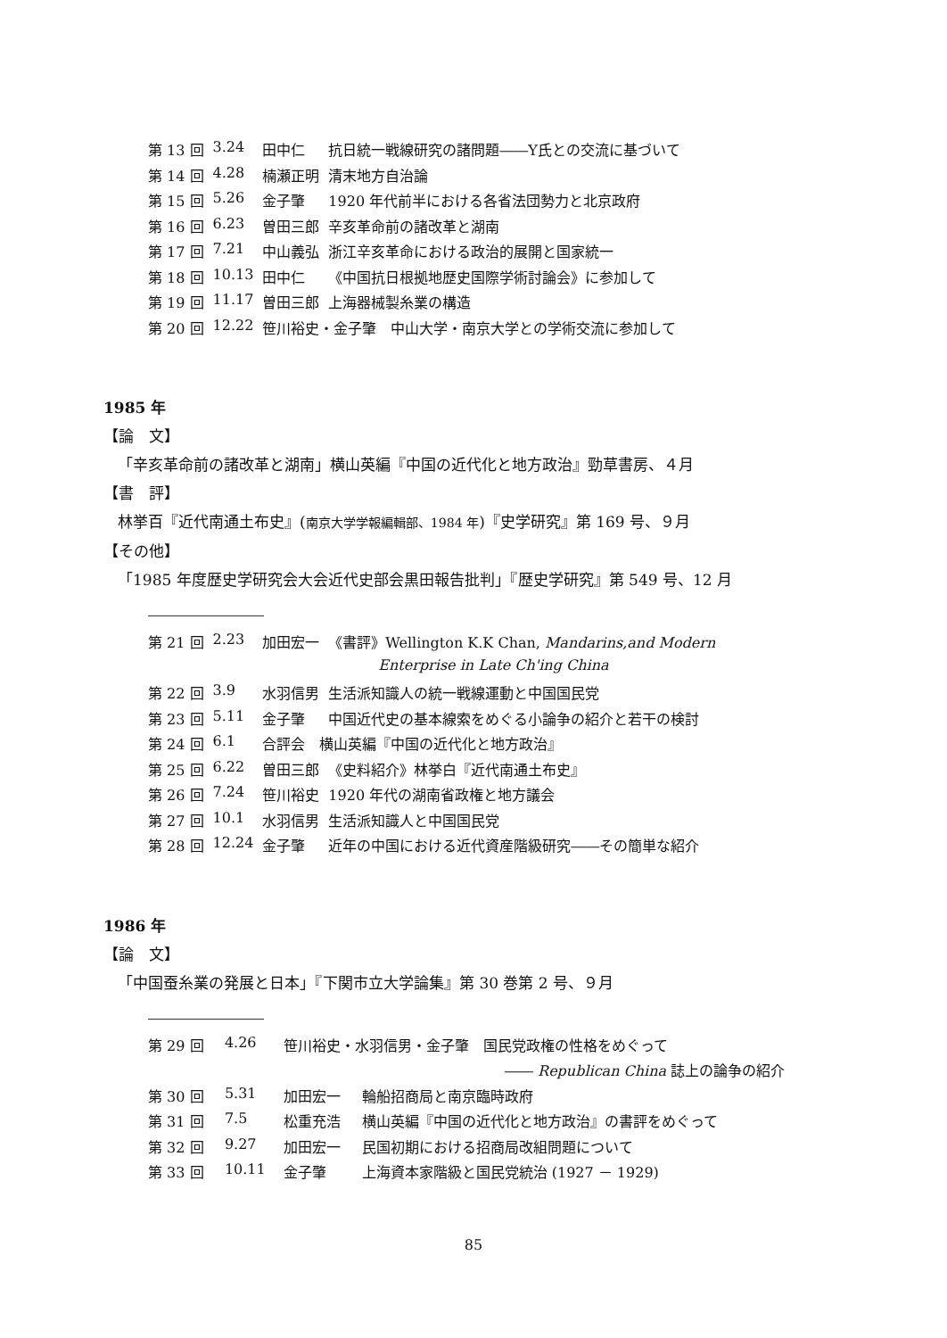| 第 13 回 | 3.24 | 田中仁 | 抗日統一戦線研究の諸問題――Y氏との交流に基づいて |
| 第 14 回 | 4.28 | 楠瀬正明 | 清末地方自治論 |
| 第 15 回 | 5.26 | 金子肇 | 1920 年代前半における各省法団勢力と北京政府 |
| 第 16 回 | 6.23 | 曽田三郎 | 辛亥革命前の諸改革と湖南 |
| 第 17 回 | 7.21 | 中山義弘 | 浙江辛亥革命における政治的展開と国家統一 |
| 第 18 回 | 10.13 | 田中仁 | 《中国抗日根拠地歴史国際学術討論会》に参加して |
| 第 19 回 | 11.17 | 曽田三郎 | 上海器械製糸業の構造 |
| 第 20 回 | 12.22 | 笹川裕史・金子肇 中山大学・南京大学との学術交流に参加して | |
1985 年
【論　文】
「辛亥革命前の諸改革と湖南」横山英編『中国の近代化と地方政治』勁草書房、４月
【書　評】
林挙百『近代南通土布史』(南京大学学報編輯部、1984 年)『史学研究』第 169 号、９月
【その他】
「1985 年度歴史学研究会大会近代史部会黒田報告批判」『歴史学研究』第 549 号、12 月
| 第 21 回 | 2.23 | 加田宏一 | 《書評》Wellington K.K Chan, Mandarins,and Modern |
| | | | Enterprise in Late Ch'ing China |
| 第 22 回 | 3.9 | 水羽信男 | 生活派知識人の統一戦線運動と中国国民党 |
| 第 23 回 | 5.11 | 金子肇 | 中国近代史の基本線索をめぐる小論争の紹介と若干の検討 |
| 第 24 回 | 6.1 | 合評会 横山英編『中国の近代化と地方政治』 | |
| 第 25 回 | 6.22 | 曽田三郎 | 《史料紹介》林挙白『近代南通土布史』 |
| 第 26 回 | 7.24 | 笹川裕史 | 1920 年代の湖南省政権と地方議会 |
| 第 27 回 | 10.1 | 水羽信男 | 生活派知識人と中国国民党 |
| 第 28 回 | 12.24 | 金子肇 | 近年の中国における近代資産階級研究――その簡単な紹介 |
1986 年
【論　文】
「中国蚕糸業の発展と日本」『下関市立大学論集』第 30 巻第 2 号、９月
| 第 29 回 | 4.26 | 笹川裕史・水羽信男・金子肇 国民党政権の性格をめぐって | |
| ―― Republican China 誌上の論争の紹介 | | | |
| 第 30 回 | 5.31 | 加田宏一 | 輪船招商局と南京臨時政府 |
| 第 31 回 | 7.5 | 松重充浩 | 横山英編『中国の近代化と地方政治』の書評をめぐって |
| 第 32 回 | 9.27 | 加田宏一 | 民国初期における招商局改組問題について |
| 第 33 回 | 10.11 | 金子肇 | 上海資本家階級と国民党統治 (1927 － 1929) |
85